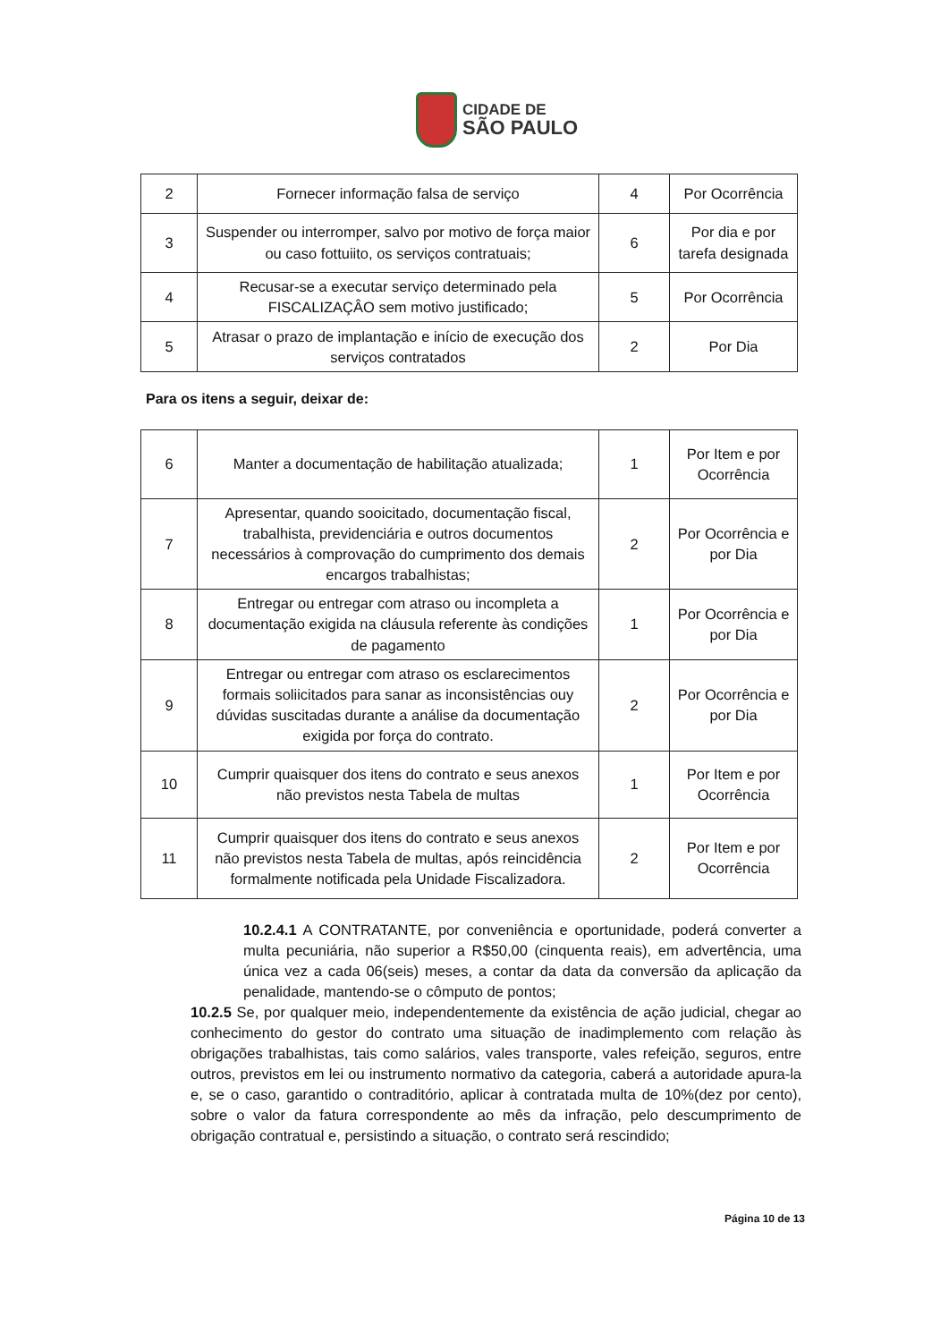CIDADE DE
SÃO PAULO
| 2 | Fornecer informação falsa de serviço | 4 | Por Ocorrência |
| 3 | Suspender ou interromper, salvo por motivo de força maior ou caso fottuiito, os serviços contratuais; | 6 | Por dia e por tarefa designada |
| 4 | Recusar-se a executar serviço determinado pela FISCALIZAÇÂO sem motivo justificado; | 5 | Por Ocorrência |
| 5 | Atrasar o prazo de implantação e início de execução dos serviços contratados | 2 | Por Dia |
Para os itens a seguir, deixar de:
| 6 | Manter a documentação de habilitação atualizada; | 1 | Por Item e por Ocorrência |
| 7 | Apresentar, quando sooicitado, documentação fiscal, trabalhista, previdenciária e outros documentos necessários à comprovação do cumprimento dos demais encargos trabalhistas; | 2 | Por Ocorrência e por Dia |
| 8 | Entregar ou entregar com atraso ou incompleta a documentação exigida na cláusula referente às condições de pagamento | 1 | Por Ocorrência e por Dia |
| 9 | Entregar ou entregar com atraso os esclarecimentos formais soliicitados para sanar as inconsistências ouy dúvidas suscitadas durante a análise da documentação exigida por força do contrato. | 2 | Por Ocorrência e por Dia |
| 10 | Cumprir quaisquer dos itens do contrato e seus anexos não previstos nesta Tabela de multas | 1 | Por Item e por Ocorrência |
| 11 | Cumprir quaisquer dos itens do contrato e seus anexos não previstos nesta Tabela de multas, após reincidência formalmente notificada pela Unidade Fiscalizadora. | 2 | Por Item e por Ocorrência |
10.2.4.1 A CONTRATANTE, por conveniência e oportunidade, poderá converter a multa pecuniária, não superior a R$50,00 (cinquenta reais), em advertência, uma única vez a cada 06(seis) meses, a contar da data da conversão da aplicação da penalidade, mantendo-se o cômputo de pontos;
10.2.5 Se, por qualquer meio, independentemente da existência de ação judicial, chegar ao conhecimento do gestor do contrato uma situação de inadimplemento com relação às obrigações trabalhistas, tais como salários, vales transporte, vales refeição, seguros, entre outros, previstos em lei ou instrumento normativo da categoria, caberá a autoridade apura-la e, se o caso, garantido o contraditório, aplicar à contratada multa de 10%(dez por cento), sobre o valor da fatura correspondente ao mês da infração, pelo descumprimento de obrigação contratual e, persistindo a situação, o contrato será rescindido;
Página 10 de 13